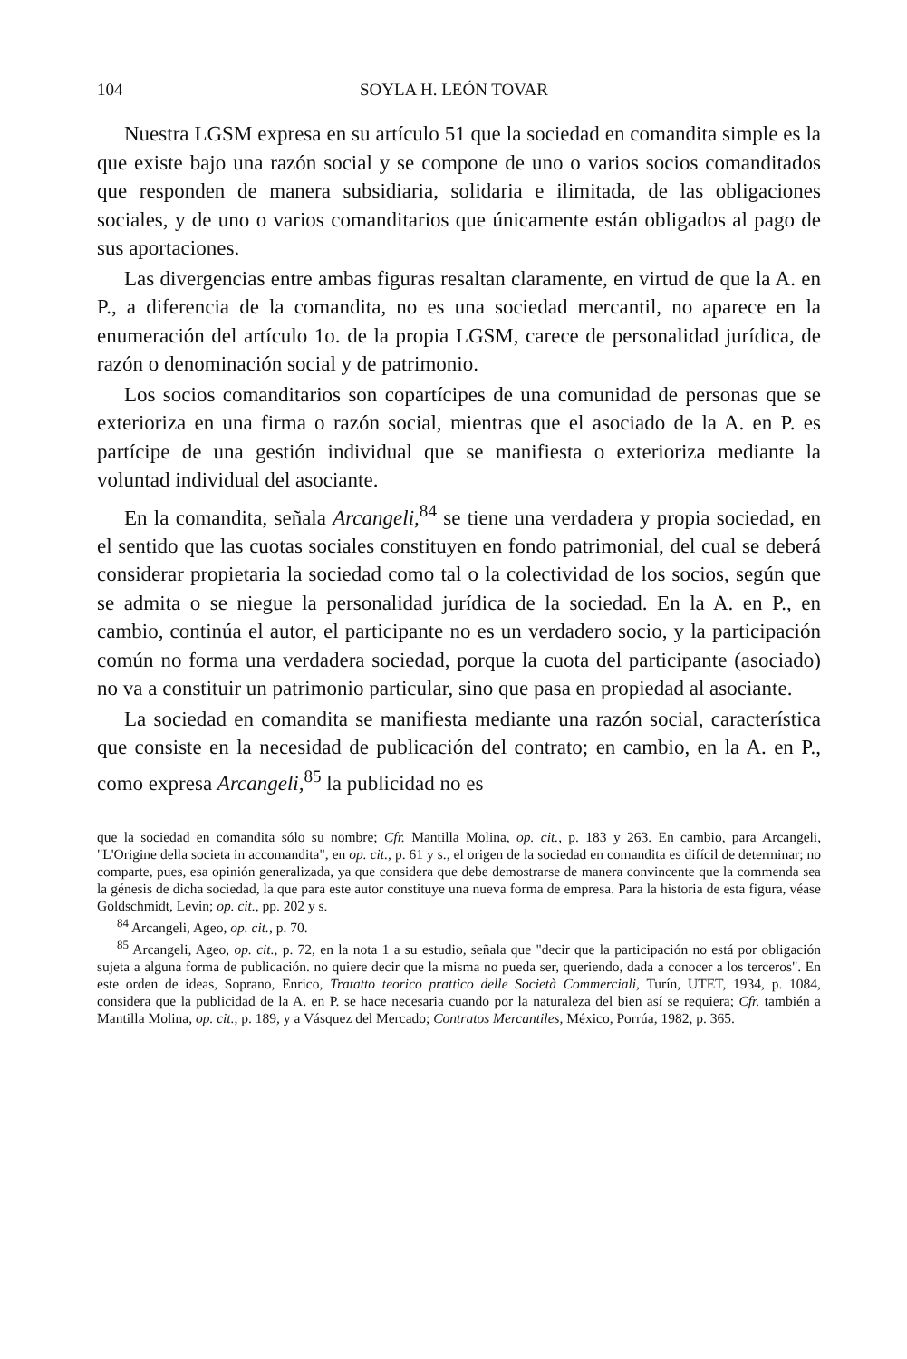104 SOYLA H. LEÓN TOVAR
Nuestra LGSM expresa en su artículo 51 que la sociedad en comandita simple es la que existe bajo una razón social y se compone de uno o varios socios comanditados que responden de manera subsidiaria, solidaria e ilimitada, de las obligaciones sociales, y de uno o varios comanditarios que únicamente están obligados al pago de sus aportaciones.
Las divergencias entre ambas figuras resaltan claramente, en virtud de que la A. en P., a diferencia de la comandita, no es una sociedad mercantil, no aparece en la enumeración del artículo 1o. de la propia LGSM, carece de personalidad jurídica, de razón o denominación social y de patrimonio.
Los socios comanditarios son copartícipes de una comunidad de personas que se exterioriza en una firma o razón social, mientras que el asociado de la A. en P. es partícipe de una gestión individual que se manifiesta o exterioriza mediante la voluntad individual del asociante.
En la comandita, señala Arcangeli,<sup>84</sup> se tiene una verdadera y propia sociedad, en el sentido que las cuotas sociales constituyen en fondo patrimonial, del cual se deberá considerar propietaria la sociedad como tal o la colectividad de los socios, según que se admita o se niegue la personalidad jurídica de la sociedad. En la A. en P., en cambio, continúa el autor, el participante no es un verdadero socio, y la participación común no forma una verdadera sociedad, porque la cuota del participante (asociado) no va a constituir un patrimonio particular, sino que pasa en propiedad al asociante.
La sociedad en comandita se manifiesta mediante una razón social, característica que consiste en la necesidad de publicación del contrato; en cambio, en la A. en P., como expresa Arcangeli,<sup>85</sup> la publicidad no es
que la sociedad en comandita sólo su nombre; Cfr. Mantilla Molina, op. cit., p. 183 y 263. En cambio, para Arcangeli, "L'Origine della societa in accomandita", en op. cit., p. 61 y s., el origen de la sociedad en comandita es difícil de determinar; no comparte, pues, esa opinión generalizada, ya que considera que debe demostrarse de manera convincente que la commenda sea la génesis de dicha sociedad, la que para este autor constituye una nueva forma de empresa. Para la historia de esta figura, véase Goldschmidt, Levin; op. cit., pp. 202 y s.
<sup>84</sup> Arcangeli, Ageo, op. cit., p. 70.
<sup>85</sup> Arcangeli, Ageo, op. cit., p. 72, en la nota 1 a su estudio, señala que "decir que la participación no está por obligación sujeta a alguna forma de publicación. no quiere decir que la misma no pueda ser, queriendo, dada a conocer a los terceros". En este orden de ideas, Soprano, Enrico, Tratatto teorico prattico delle Società Commerciali, Turín, UTET, 1934, p. 1084, considera que la publicidad de la A. en P. se hace necesaria cuando por la naturaleza del bien así se requiera; Cfr. también a Mantilla Molina, op. cit., p. 189, y a Vásquez del Mercado; Contratos Mercantiles, México, Porrúa, 1982, p. 365.